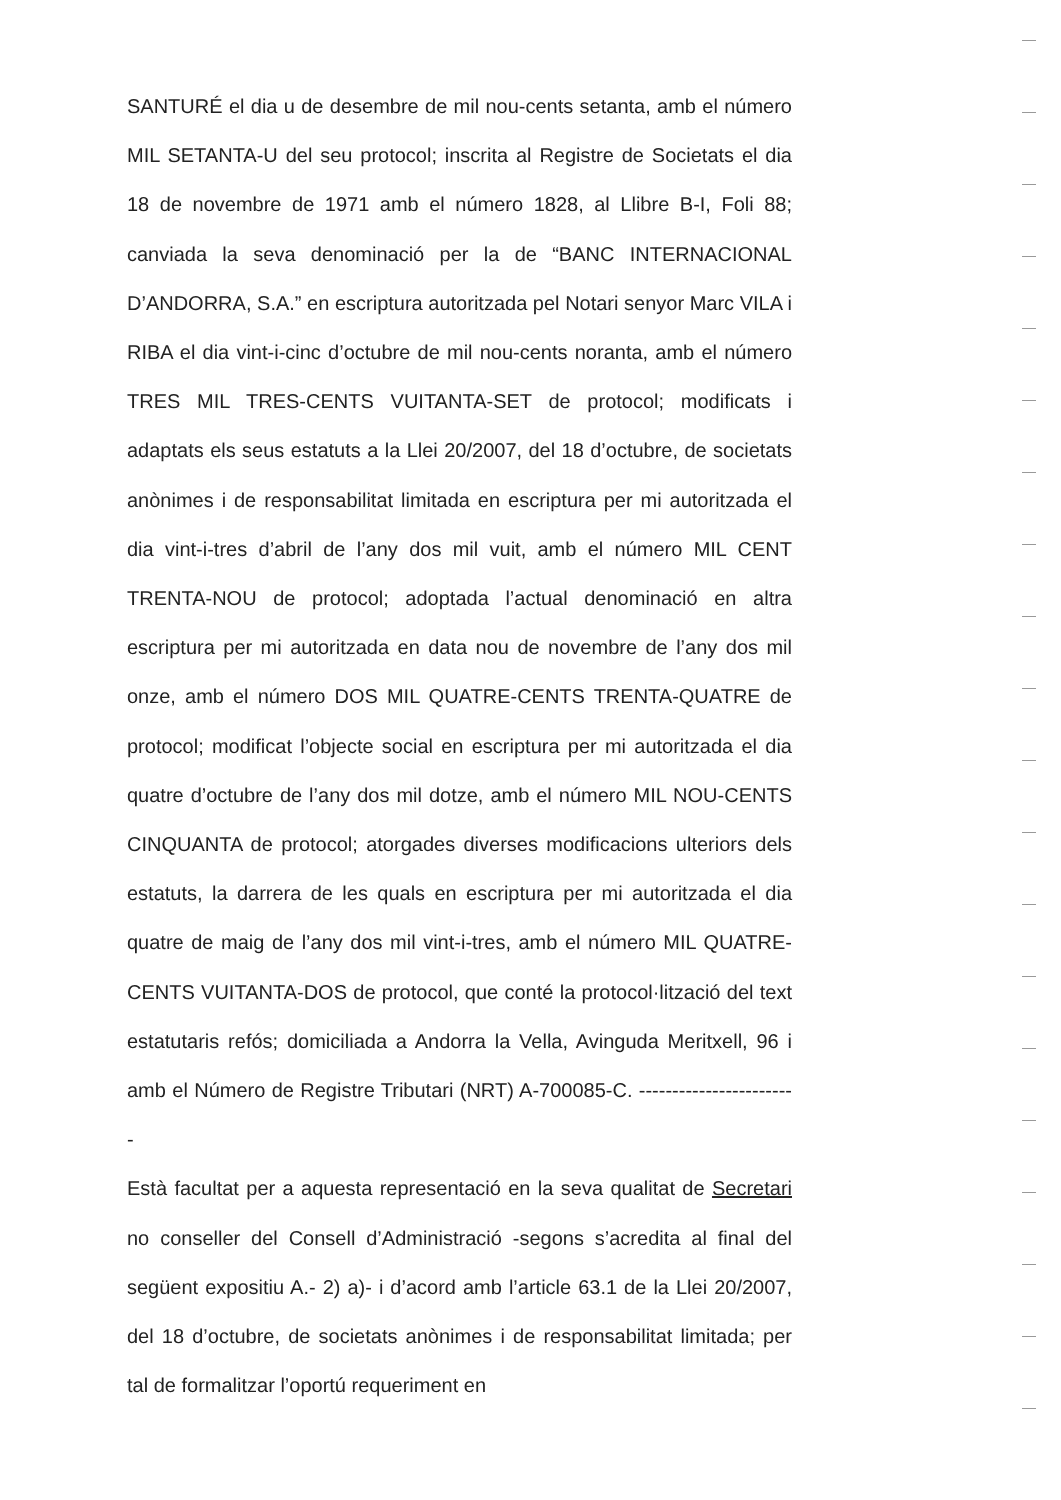SANTURÉ el dia u de desembre de mil nou-cents setanta, amb el número MIL SETANTA-U del seu protocol; inscrita al Registre de Societats el dia 18 de novembre de 1971 amb el número 1828, al Llibre B-I, Foli 88; canviada la seva denominació per la de “BANC INTERNACIONAL D’ANDORRA, S.A.” en escriptura autoritzada pel Notari senyor Marc VILA i RIBA el dia vint-i-cinc d’octubre de mil nou-cents noranta, amb el número TRES MIL TRES-CENTS VUITANTA-SET de protocol; modificats i adaptats els seus estatuts a la Llei 20/2007, del 18 d’octubre, de societats anònimes i de responsabilitat limitada en escriptura per mi autoritzada el dia vint-i-tres d’abril de l’any dos mil vuit, amb el número MIL CENT TRENTA-NOU de protocol; adoptada l’actual denominació en altra escriptura per mi autoritzada en data nou de novembre de l’any dos mil onze, amb el número DOS MIL QUATRE-CENTS TRENTA-QUATRE de protocol; modificat l’objecte social en escriptura per mi autoritzada el dia quatre d’octubre de l’any dos mil dotze, amb el número MIL NOU-CENTS CINQUANTA de protocol; atorgades diverses modificacions ulteriors dels estatuts, la darrera de les quals en escriptura per mi autoritzada el dia quatre de maig de l’any dos mil vint-i-tres, amb el número MIL QUATRE-CENTS VUITANTA-DOS de protocol, que conté la protocol·lització del text estatutaris refós; domiciliada a Andorra la Vella, Avinguda Meritxell, 96 i amb el Número de Registre Tributari (NRT) A-700085-C. ------------------------
Està facultat per a aquesta representació en la seva qualitat de Secretari no conseller del Consell d’Administració -segons s’acredita al final del següent expositiu A.- 2) a)- i d’acord amb l’article 63.1 de la Llei 20/2007, del 18 d’octubre, de societats anònimes i de responsabilitat limitada; per tal de formalitzar l’oportú requeriment en